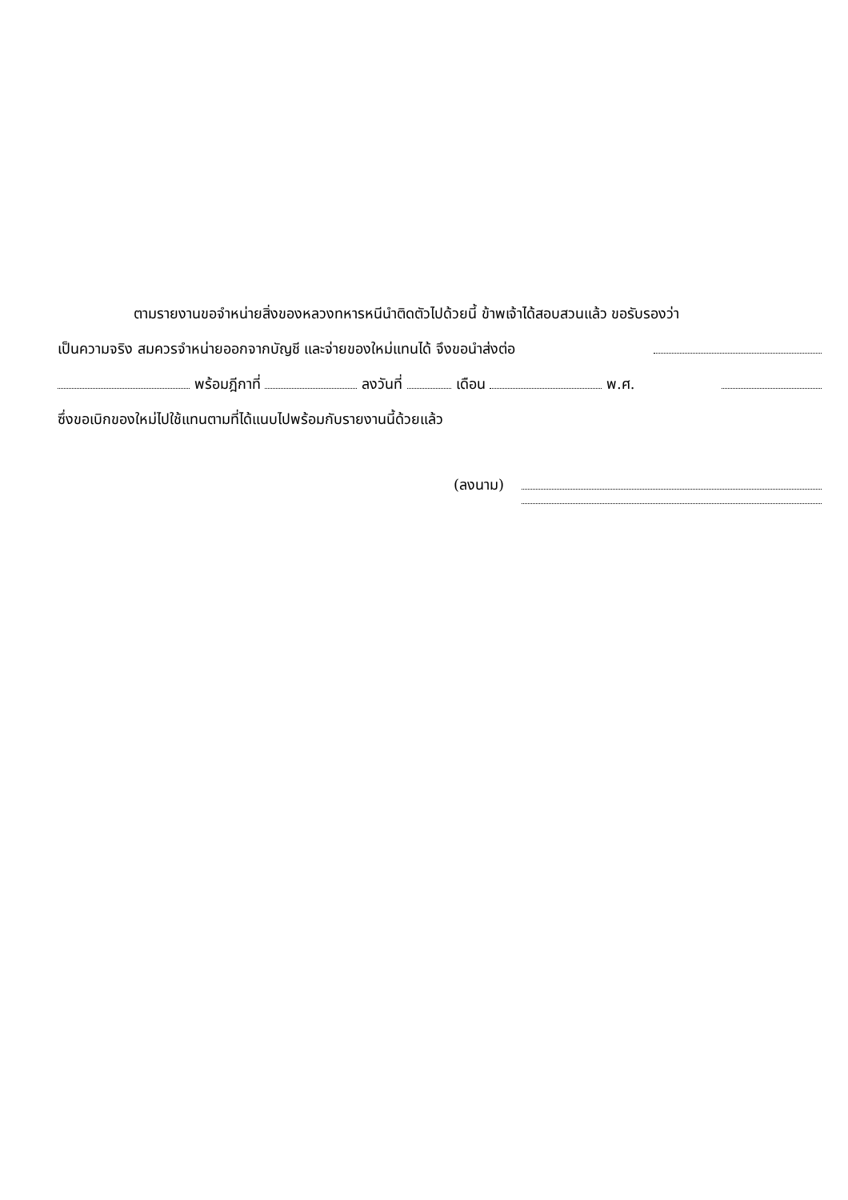ตามรายงานขอจำหน่ายสิ่งของหลวงทหารหนีนำติดตัวไปด้วยนี้ ข้าพเจ้าได้สอบสวนแล้ว ขอรับรองว่า
เป็นความจริง สมควรจำหน่ายออกจากบัญชี และจ่ายของใหม่แทนได้ จึงขอนำส่งต่อ
พร้อมฎีกาที่ ลงวันที่ เดือน พ.ศ.
ซึ่งขอเบิกของใหม่ไปใช้แทนตามที่ได้แนบไปพร้อมกับรายงานนี้ด้วยแล้ว
(ลงนาม)